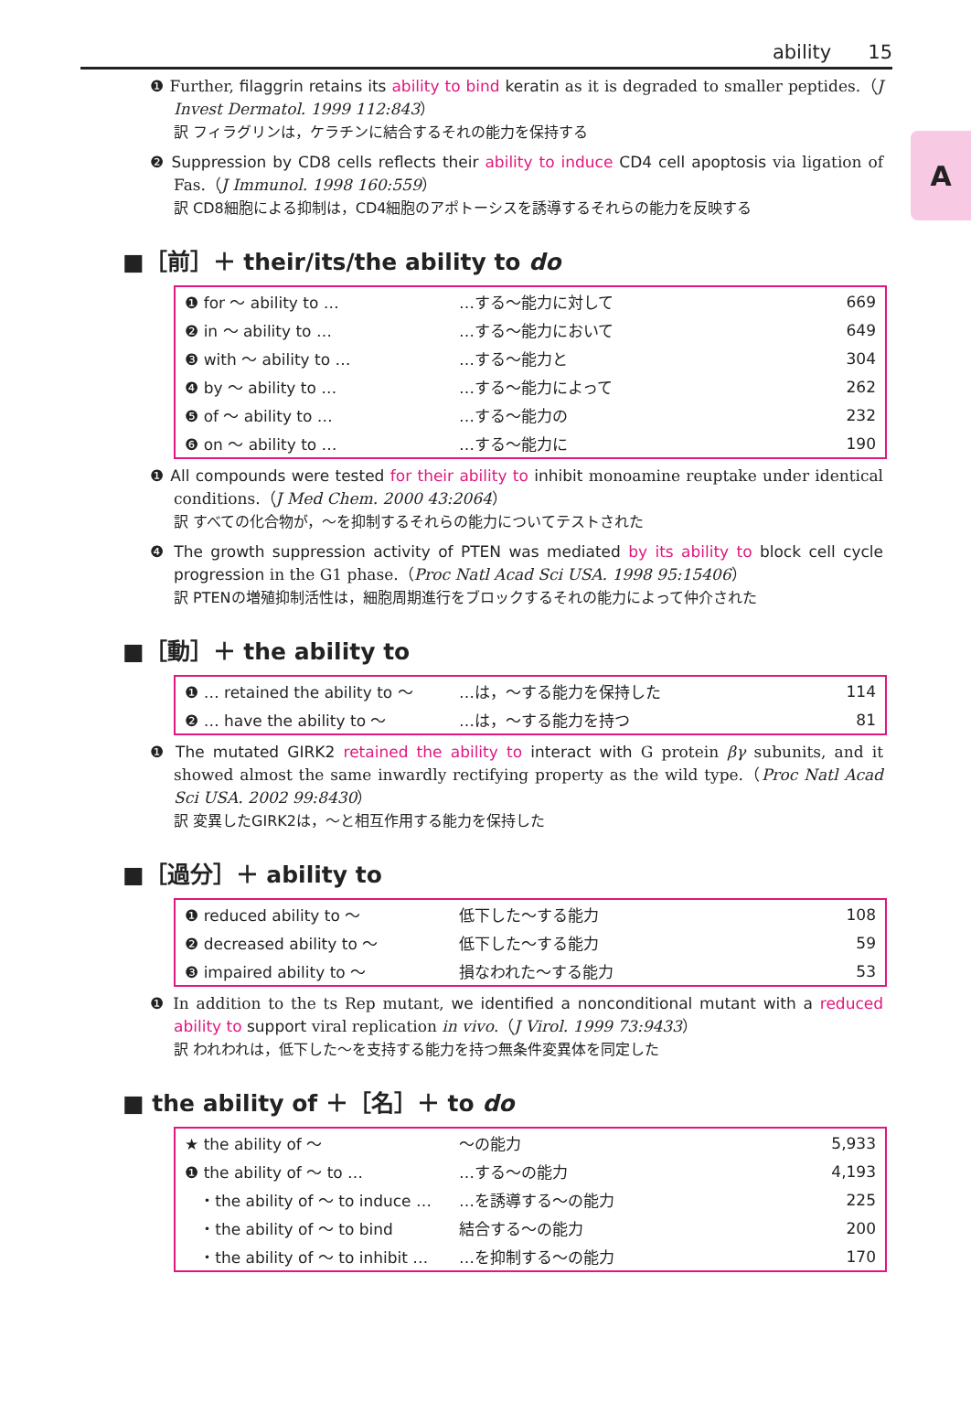ability 15
A
❶ Further, filaggrin retains its ability to bind keratin as it is degraded to smaller peptides.（J Invest Dermatol. 1999 112:843）
訳 フィラグリンは，ケラチンに結合するそれの能力を保持する
❷ Suppression by CD8 cells reflects their ability to induce CD4 cell apoptosis via ligation of Fas.（J Immunol. 1998 160:559）
訳 CD8細胞による抑制は，CD4細胞のアポトーシスを誘導するそれらの能力を反映する
■［前］＋ their/its/the ability to do
| ❶ for ～ ability to … | …する～能力に対して | 669 |
| ❷ in ～ ability to … | …する～能力において | 649 |
| ❸ with ～ ability to … | …する～能力と | 304 |
| ❹ by ～ ability to … | …する～能力によって | 262 |
| ❺ of ～ ability to … | …する～能力の | 232 |
| ❻ on ～ ability to … | …する～能力に | 190 |
❶ All compounds were tested for their ability to inhibit monoamine reuptake under identical conditions.（J Med Chem. 2000 43:2064）
訳 すべての化合物が，～を抑制するそれらの能力についてテストされた
❹ The growth suppression activity of PTEN was mediated by its ability to block cell cycle progression in the G1 phase.（Proc Natl Acad Sci USA. 1998 95:15406）
訳 PTENの増殖抑制活性は，細胞周期進行をブロックするそれの能力によって仲介された
■［動］＋ the ability to
| ❶ … retained the ability to ～ | …は，～する能力を保持した | 114 |
| ❷ … have the ability to ～ | …は，～する能力を持つ | 81 |
❶ The mutated GIRK2 retained the ability to interact with G protein βγ subunits, and it showed almost the same inwardly rectifying property as the wild type.（Proc Natl Acad Sci USA. 2002 99:8430）
訳 変異したGIRK2は，～と相互作用する能力を保持した
■［過分］＋ ability to
| ❶ reduced ability to ～ | 低下した～する能力 | 108 |
| ❷ decreased ability to ～ | 低下した～する能力 | 59 |
| ❸ impaired ability to ～ | 損なわれた～する能力 | 53 |
❶ In addition to the ts Rep mutant, we identified a nonconditional mutant with a reduced ability to support viral replication in vivo.（J Virol. 1999 73:9433）
訳 われわれは，低下した～を支持する能力を持つ無条件変異体を同定した
■ the ability of ＋［名］＋ to do
| ★ the ability of ～ | ～の能力 | 5,933 |
| ❶ the ability of ～ to … | …する～の能力 | 4,193 |
| ・the ability of ～ to induce … | …を誘導する～の能力 | 225 |
| ・the ability of ～ to bind | 結合する～の能力 | 200 |
| ・the ability of ～ to inhibit … | …を抑制する～の能力 | 170 |